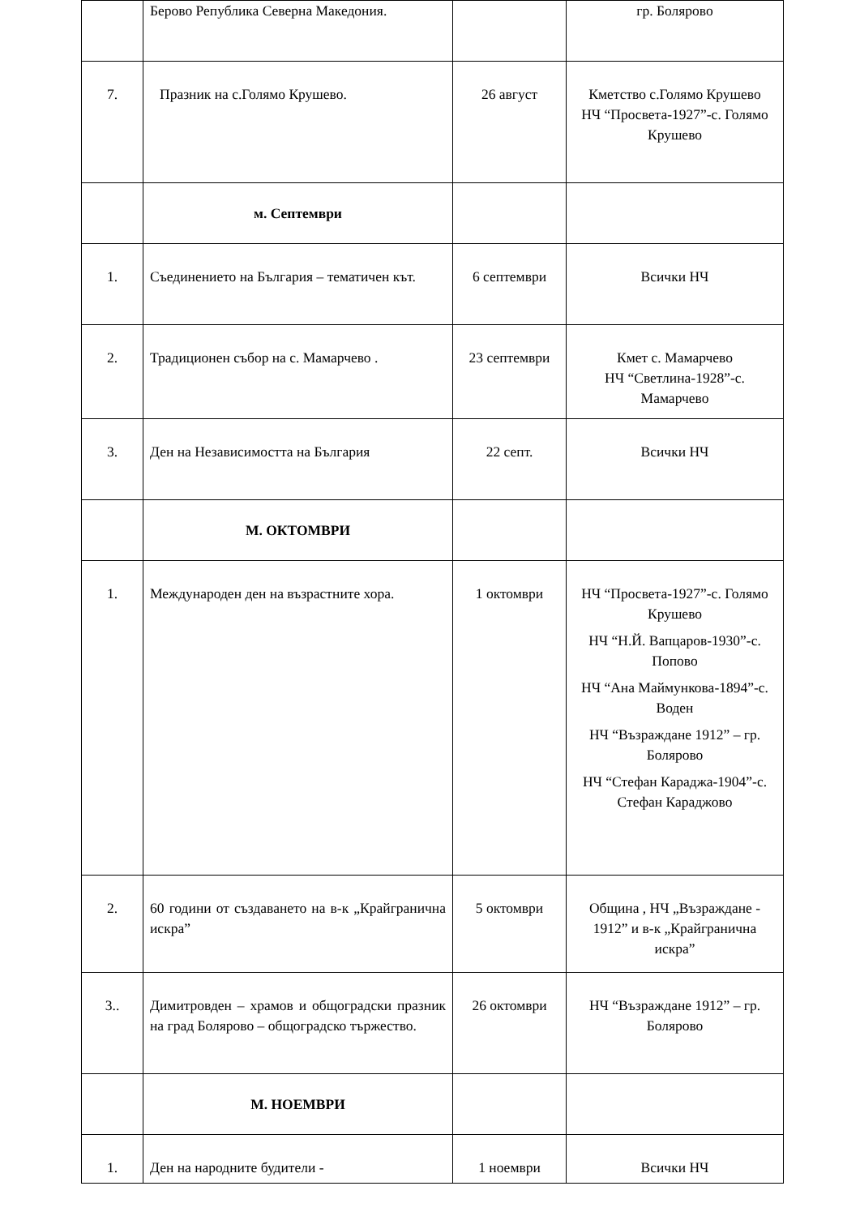| | Берово Република Северна Македония. | | гр. Болярово |
| 7. | Празник на с.Голямо Крушево. | 26 август | Кметство с.Голямо Крушево НЧ “Просвета-1927”-с. Голямо Крушево |
| | м. Септември | | |
| 1. | Съединението на България – тематичен кът. | 6 септември | Всички НЧ |
| 2. | Традиционен събор на с. Мамарчево . | 23 септември | Кмет с. Мамарчево НЧ “Светлина-1928”-с. Мамарчево |
| 3. | Ден на Независимостта на България | 22 септ. | Всички НЧ |
| | М. ОКТОМВРИ | | |
| 1. | Международен ден на възрастните хора. | 1 октомври | НЧ “Просвета-1927”-с. Голямо Крушево НЧ “Н.Й. Вапцаров-1930”-с. Попово НЧ “Ана Маймункова-1894”-с. Воден НЧ “Възраждане 1912” – гр. Болярово НЧ “Стефан Караджа-1904”-с. Стефан Караджово |
| 2. | 60 години от създаването на в-к „Крайгранична искра” | 5 октомври | Община , НЧ „Възраждане - 1912” и в-к „Крайгранична искра” |
| 3.. | Димитровден – храмов и общоградски празник на град Болярово – общоградско тържество. | 26 октомври | НЧ “Възраждане 1912” – гр. Болярово |
| | М. НОЕМВРИ | | |
| 1. | Ден на народните будители - | 1 ноември | Всички НЧ |